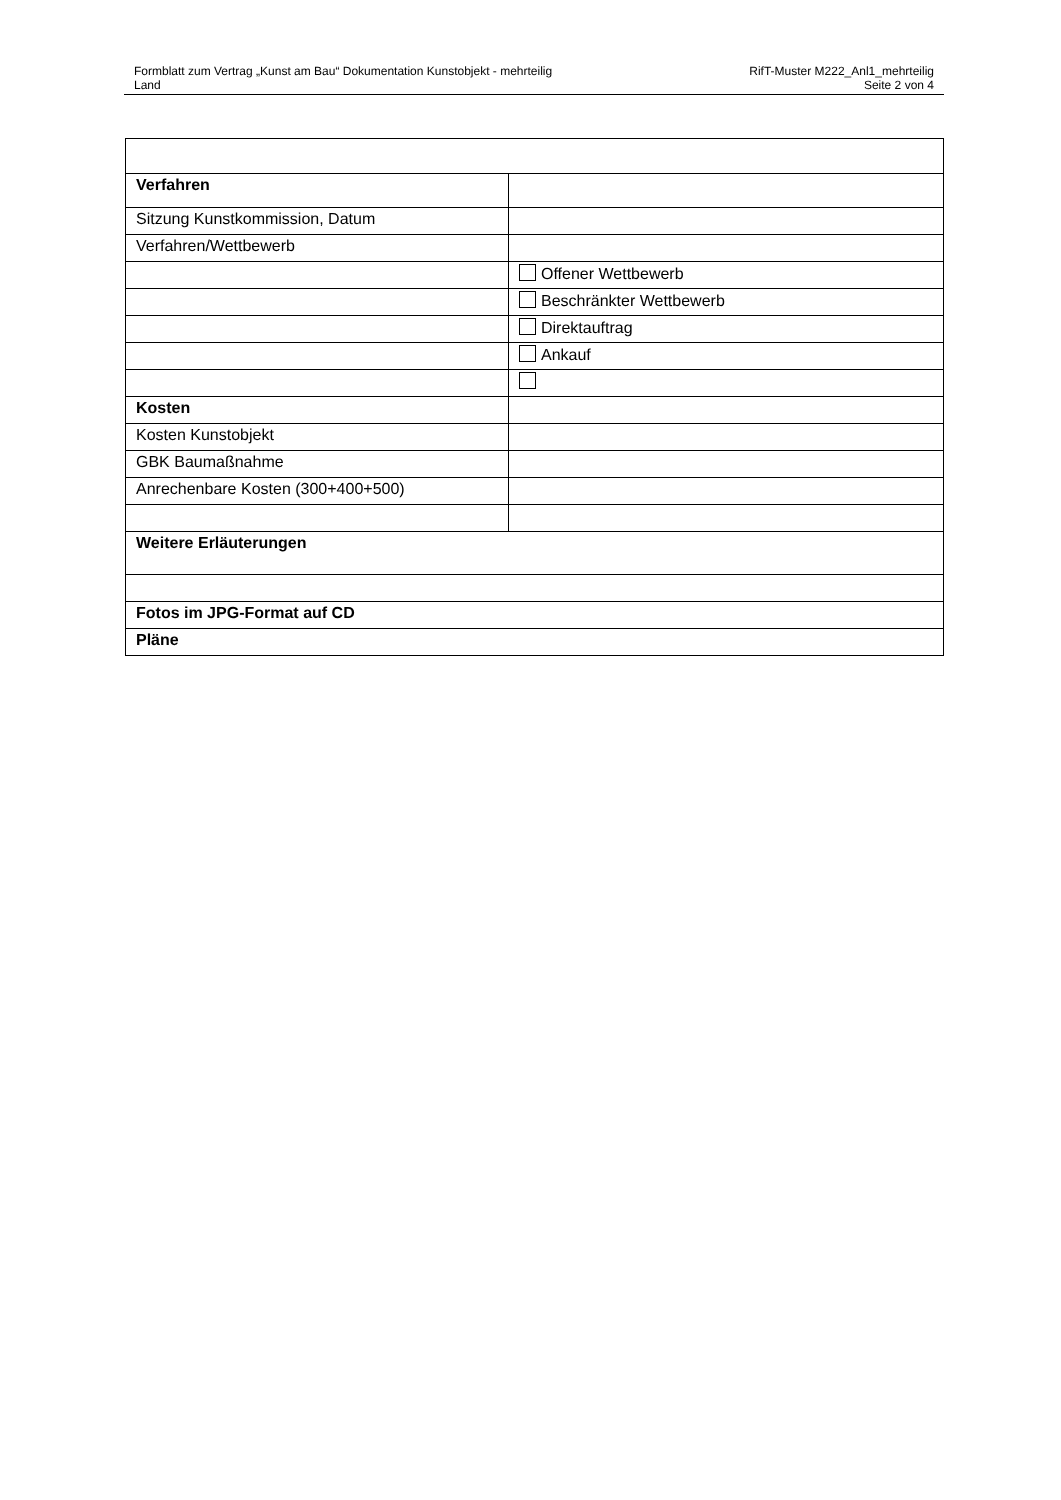Formblatt zum Vertrag „Kunst am Bau“ Dokumentation Kunstobjekt - mehrteilig RifT-Muster M222_Anl1_mehrteilig
Land Seite 2 von 4
| Verfahren | |
| Sitzung Kunstkommission, Datum | |
| Verfahren/Wettbewerb | |
| | Offener Wettbewerb |
| | Beschränkter Wettbewerb |
| | Direktauftrag |
| | Ankauf |
| Kosten | |
| Kosten Kunstobjekt | |
| GBK Baumaßnahme | |
| Anrechenbare Kosten (300+400+500) | |
| Weitere Erläuterungen | |
| Fotos im JPG-Format auf CD | |
| Pläne | |